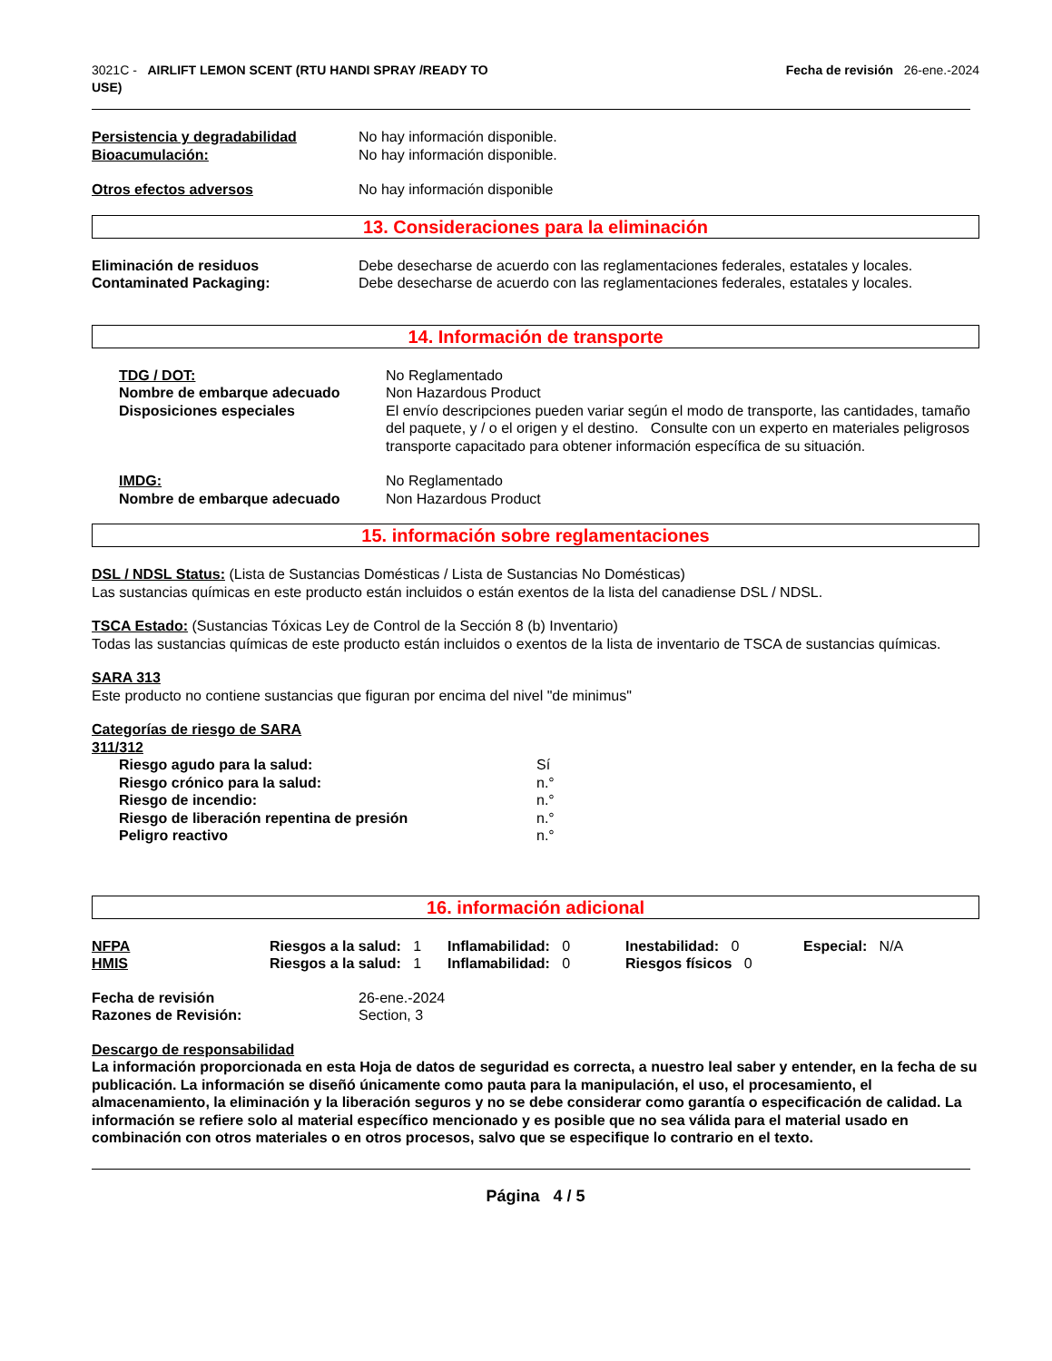3021C - AIRLIFT LEMON SCENT (RTU HANDI SPRAY /READY TO
USE)
Fecha de revisión 26-ene.-2024
| Persistencia y degradabilidad | No hay información disponible. |
| Bioacumulación: | No hay información disponible. |
| Otros efectos adversos | No hay información disponible |
13. Consideraciones para la eliminación
| Eliminación de residuos | Debe desecharse de acuerdo con las reglamentaciones federales, estatales y locales. |
| Contaminated Packaging: | Debe desecharse de acuerdo con las reglamentaciones federales, estatales y locales. |
14. Información de transporte
| TDG / DOT: | No Reglamentado |
| Nombre de embarque adecuado | Non Hazardous Product |
| Disposiciones especiales | El envío descripciones pueden variar según el modo de transporte, las cantidades, tamaño del paquete, y / o el origen y el destino. Consulte con un experto en materiales peligrosos transporte capacitado para obtener información específica de su situación. |
| IMDG: | No Reglamentado |
| Nombre de embarque adecuado | Non Hazardous Product |
15. información sobre reglamentaciones
DSL / NDSL Status: (Lista de Sustancias Domésticas / Lista de Sustancias No Domésticas)
Las sustancias químicas en este producto están incluidos o están exentos de la lista del canadiense DSL / NDSL.
TSCA Estado: (Sustancias Tóxicas Ley de Control de la Sección 8 (b) Inventario)
Todas las sustancias químicas de este producto están incluidos o exentos de la lista de inventario de TSCA de sustancias químicas.
SARA 313
Este producto no contiene sustancias que figuran por encima del nivel "de minimus"
Categorías de riesgo de SARA
311/312
| Riesgo agudo para la salud: | Sí |
| Riesgo crónico para la salud: | n.° |
| Riesgo de incendio: | n.° |
| Riesgo de liberación repentina de presión | n.° |
| Peligro reactivo | n.° |
16. información adicional
| NFPA | Riesgos a la salud: 1 | Inflamabilidad: 0 | Inestabilidad: 0 | Especial: N/A |
| HMIS | Riesgos a la salud: 1 | Inflamabilidad: 0 | Riesgos físicos 0 | |
| Fecha de revisión | 26-ene.-2024 |
| Razones de Revisión: | Section, 3 |
Descargo de responsabilidad
La información proporcionada en esta Hoja de datos de seguridad es correcta, a nuestro leal saber y entender, en la fecha de su publicación. La información se diseñó únicamente como pauta para la manipulación, el uso, el procesamiento, el almacenamiento, la eliminación y la liberación seguros y no se debe considerar como garantía o especificación de calidad. La información se refiere solo al material específico mencionado y es posible que no sea válida para el material usado en combinación con otros materiales o en otros procesos, salvo que se especifique lo contrario en el texto.
Página 4 / 5